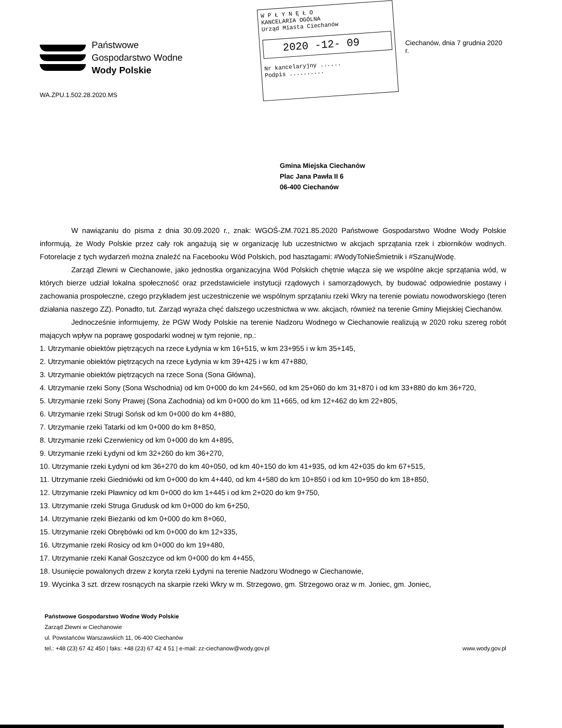Państwowe
Gospodarstwo Wodne
Wody Polskie
WA.ZPU.1.502.28.2020.MS
W P Ł Y N Ę Ł O
KANCELARIA OGÓLNA
Urząd Miasta Ciechanów
2020 -12- 09
Nr kancelaryjny ......
Podpis ..........
Ciechanów, dnia 7 grudnia 2020 r.
Gmina Miejska Ciechanów
Plac Jana Pawła II 6
06-400 Ciechanów
W nawiązaniu do pisma z dnia 30.09.2020 r., znak: WGOŚ-ZM.7021.85.2020 Państwowe Gospodarstwo Wodne Wody Polskie informują, że Wody Polskie przez cały rok angażują się w organizację lub uczestnictwo w akcjach sprzątania rzek i zbiorników wodnych. Fotorelacje z tych wydarzeń można znaleźć na Facebooku Wód Polskich, pod hasztagami: #WodyToNieŚmietnik i #SzanujWodę.
Zarząd Zlewni w Ciechanowie, jako jednostka organizacyjna Wód Polskich chętnie włącza się we wspólne akcje sprzątania wód, w których bierze udział lokalna społeczność oraz przedstawiciele instytucji rządowych i samorządowych, by budować odpowiednie postawy i zachowania prospołeczne, czego przykładem jest uczestniczenie we wspólnym sprzątaniu rzeki Wkry na terenie powiatu nowodworskiego (teren działania naszego ZZ). Ponadto, tut. Zarząd wyraża chęć dalszego uczestnictwa w ww. akcjach, również na terenie Gminy Miejskiej Ciechanów.
Jednocześnie informujemy, że PGW Wody Polskie na terenie Nadzoru Wodnego w Ciechanowie realizują w 2020 roku szereg robót mających wpływ na poprawę gospodarki wodnej w tym rejonie, np.:
1. Utrzymanie obiektów piętrzących na rzece Łydynia w km 16+515, w km 23+955 i w km 35+145,
2. Utrzymanie obiektów piętrzących na rzece Łydynia w km 39+425 i w km 47+880,
3. Utrzymanie obiektów piętrzących na rzece Sona (Sona Główna),
4. Utrzymanie rzeki Sony (Sona Wschodnia) od km 0+000 do km 24+560, od km 25+060 do km 31+870 i od km 33+880 do km 36+720,
5. Utrzymanie rzeki Sony Prawej (Sona Zachodnia) od km 0+000 do km 11+665, od km 12+462 do km 22+805,
6. Utrzymanie rzeki Strugi Sońsk od km 0+000 do km 4+880,
7. Utrzymanie rzeki Tatarki od km 0+000 do km 8+850,
8. Utrzymanie rzeki Czerwienicy od km 0+000 do km 4+895,
9. Utrzymanie rzeki Łydyni od km 32+260 do km 36+270,
10. Utrzymanie rzeki Łydyni od km 36+270 do km 40+050, od km 40+150 do km 41+935, od km 42+035 do km 67+515,
11. Utrzymanie rzeki Giedniówki od km 0+000 do km 4+440, od km 4+580 do km 10+850 i od km 10+950 do km 18+850,
12. Utrzymanie rzeki Pławnicy od km 0+000 do km 1+445 i od km 2+020 do km 9+750,
13. Utrzymanie rzeki Struga Grudusk od km 0+000 do km 6+250,
14. Utrzymanie rzeki Bieżanki od km 0+000 do km 8+060,
15. Utrzymanie rzeki Obrębówki od km 0+000 do km 12+335,
16. Utrzymanie rzeki Rosicy od km 0+000 do km 19+480,
17. Utrzymanie rzeki Kanał Goszczyce od km 0+000 do km 4+455,
18. Usunięcie powalonych drzew z koryta rzeki Łydyni na terenie Nadzoru Wodnego w Ciechanowie,
19. Wycinka 3 szt. drzew rosnących na skarpie rzeki Wkry w m. Strzegowo, gm. Strzegowo oraz w m. Joniec, gm. Joniec,
Państwowe Gospodarstwo Wodne Wody Polskie
Zarząd Zlewni w Ciechanowie
ul. Powstańców Warszawskich 11, 06-400 Ciechanów
tel.: +48 (23) 67 42 450 | faks: +48 (23) 67 42 4 51 | e-mail: zz-ciechanow@wody.gov.pl www.wody.gov.pl